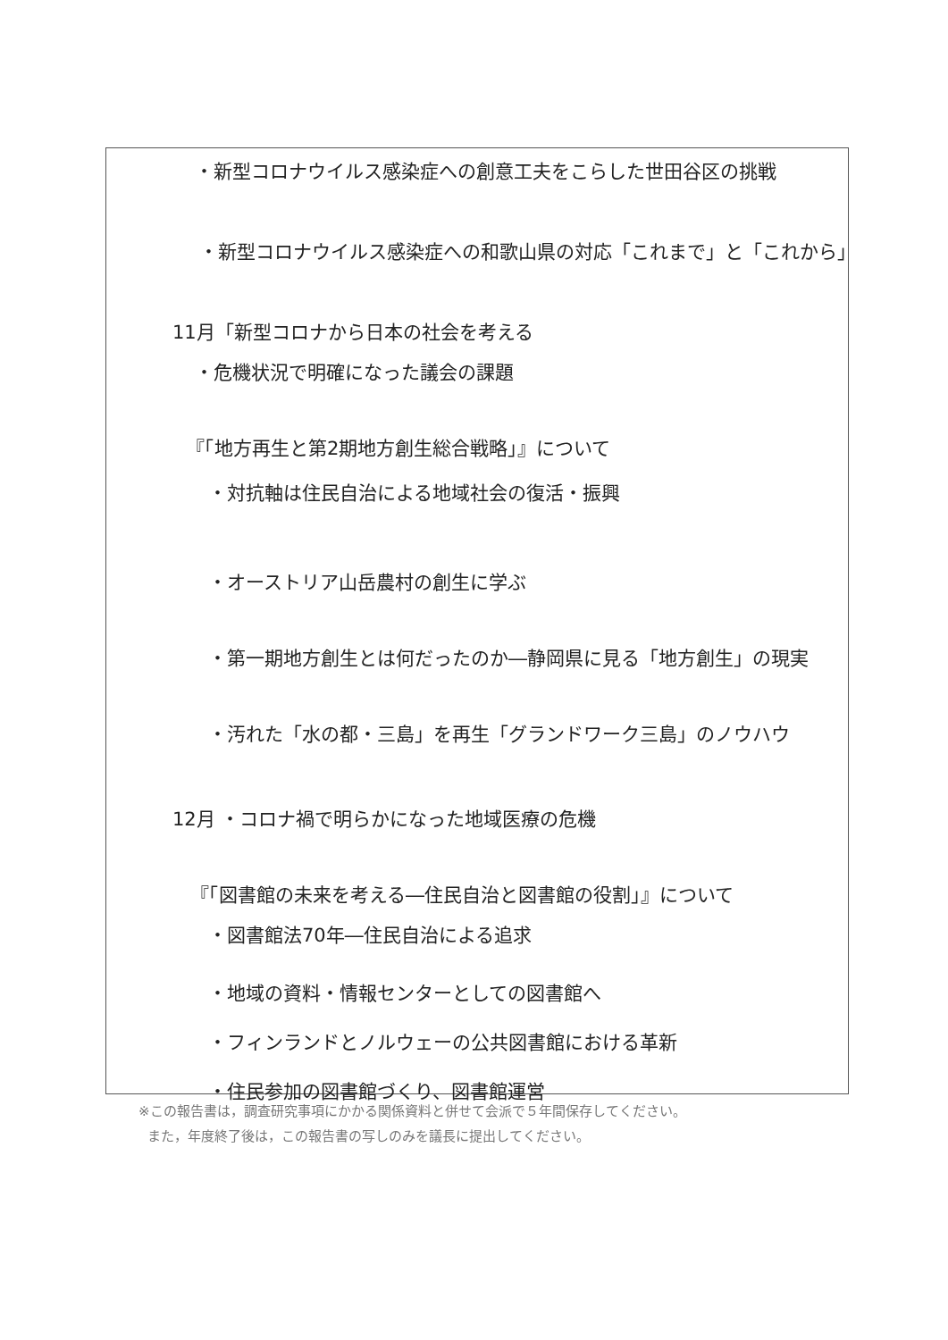・新型コロナウイルス感染症への創意工夫をこらした世田谷区の挑戦
・新型コロナウイルス感染症への和歌山県の対応「これまで」と「これから」
11月「新型コロナから日本の社会を考える
・危機状況で明確になった議会の課題
『「地方再生と第2期地方創生総合戦略」』について
・対抗軸は住民自治による地域社会の復活・振興
・オーストリア山岳農村の創生に学ぶ
・第一期地方創生とは何だったのか―静岡県に見る「地方創生」の現実
・汚れた「水の都・三島」を再生「グランドワーク三島」のノウハウ
12月 ・コロナ禍で明らかになった地域医療の危機
『「図書館の未来を考える―住民自治と図書館の役割」』について
・図書館法70年―住民自治による追求
・地域の資料・情報センターとしての図書館へ
・フィンランドとノルウェーの公共図書館における革新
・住民参加の図書館づくり、図書館運営
※この報告書は，調査研究事項にかかる関係資料と併せて会派で５年間保存してください。
また，年度終了後は，この報告書の写しのみを議長に提出してください。